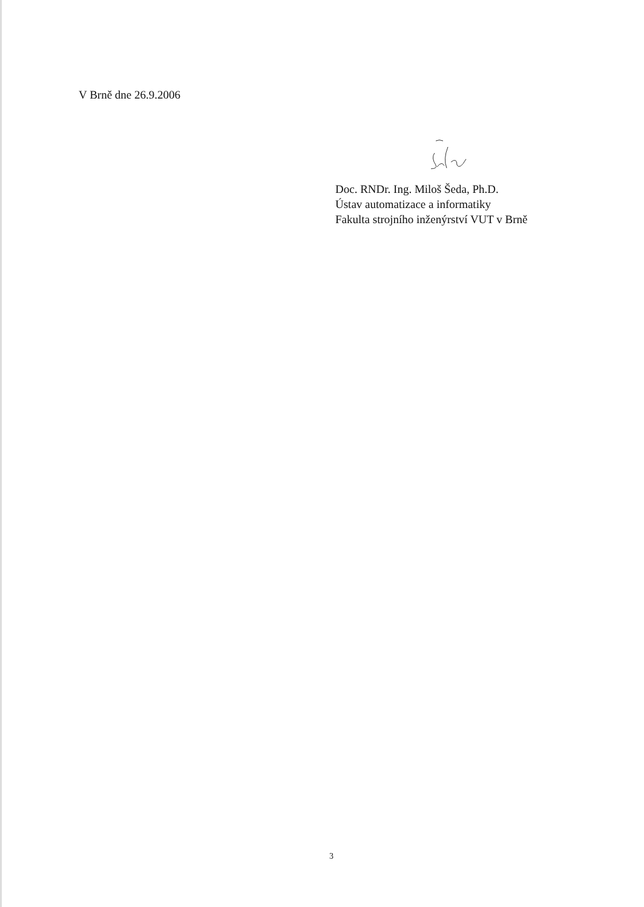V Brně dne 26.9.2006
Doc. RNDr. Ing. Miloš Šeda, Ph.D.
Ústav automatizace a informatiky
Fakulta strojního inženýrství VUT v Brně
3